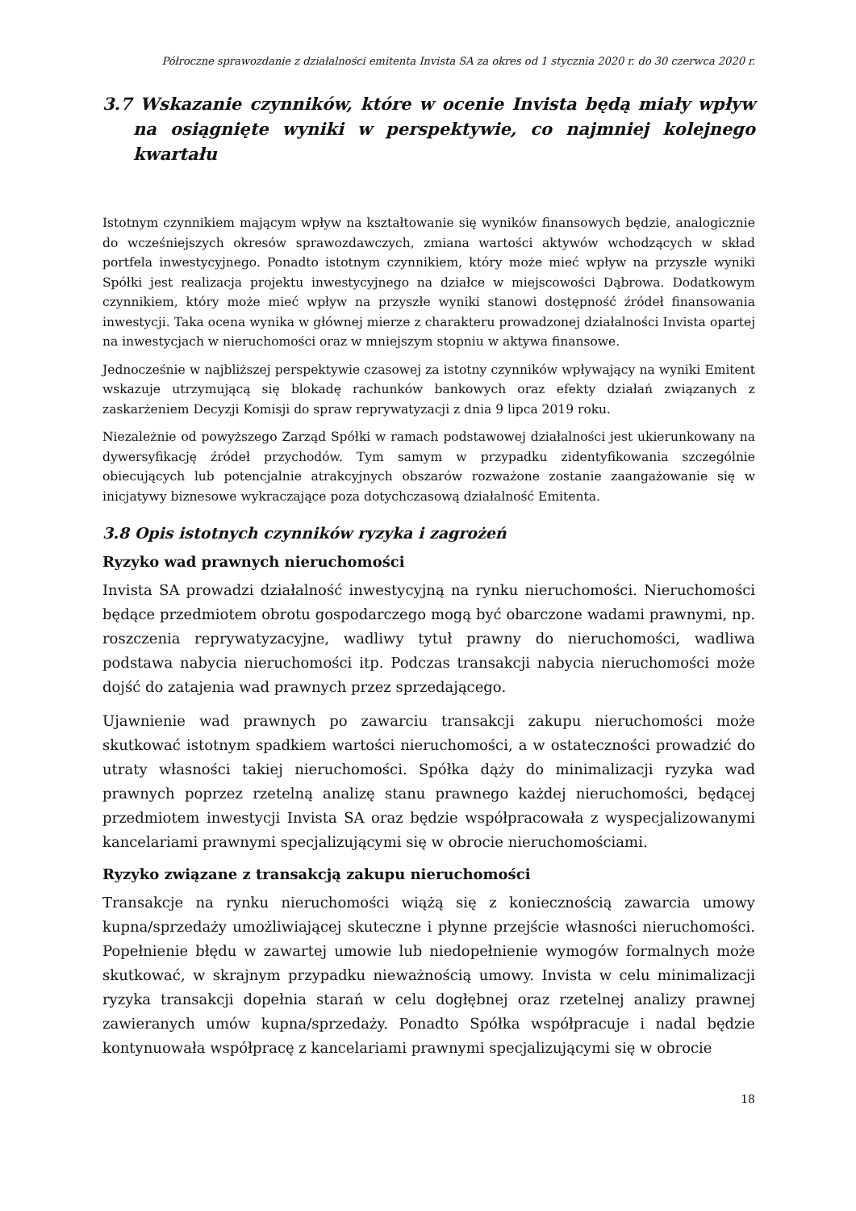Półroczne sprawozdanie z działalności emitenta Invista SA za okres od 1 stycznia 2020 r. do 30 czerwca 2020 r.
3.7 Wskazanie czynników, które w ocenie Invista będą miały wpływ na osiągnięte wyniki w perspektywie, co najmniej kolejnego kwartału
Istotnym czynnikiem mającym wpływ na kształtowanie się wyników finansowych będzie, analogicznie do wcześniejszych okresów sprawozdawczych, zmiana wartości aktywów wchodzących w skład portfela inwestycyjnego. Ponadto istotnym czynnikiem, który może mieć wpływ na przyszłe wyniki Spółki jest realizacja projektu inwestycyjnego na działce w miejscowości Dąbrowa. Dodatkowym czynnikiem, który może mieć wpływ na przyszłe wyniki stanowi dostępność źródeł finansowania inwestycji. Taka ocena wynika w głównej mierze z charakteru prowadzonej działalności Invista opartej na inwestycjach w nieruchomości oraz w mniejszym stopniu w aktywa finansowe.
Jednocześnie w najbliższej perspektywie czasowej za istotny czynników wpływający na wyniki Emitent wskazuje utrzymującą się blokadę rachunków bankowych oraz efekty działań związanych z zaskarżeniem Decyzji Komisji do spraw reprywatyzacji z dnia 9 lipca 2019 roku.
Niezależnie od powyższego Zarząd Spółki w ramach podstawowej działalności jest ukierunkowany na dywersyfikację źródeł przychodów. Tym samym w przypadku zidentyfikowania szczególnie obiecujących lub potencjalnie atrakcyjnych obszarów rozważone zostanie zaangażowanie się w inicjatywy biznesowe wykraczające poza dotychczasową działalność Emitenta.
3.8 Opis istotnych czynników ryzyka i zagrożeń
Ryzyko wad prawnych nieruchomości
Invista SA prowadzi działalność inwestycyjną na rynku nieruchomości. Nieruchomości będące przedmiotem obrotu gospodarczego mogą być obarczone wadami prawnymi, np. roszczenia reprywatyzacyjne, wadliwy tytuł prawny do nieruchomości, wadliwa podstawa nabycia nieruchomości itp. Podczas transakcji nabycia nieruchomości może dojść do zatajenia wad prawnych przez sprzedającego.
Ujawnienie wad prawnych po zawarciu transakcji zakupu nieruchomości może skutkować istotnym spadkiem wartości nieruchomości, a w ostateczności prowadzić do utraty własności takiej nieruchomości. Spółka dąży do minimalizacji ryzyka wad prawnych poprzez rzetelną analizę stanu prawnego każdej nieruchomości, będącej przedmiotem inwestycji Invista SA oraz będzie współpracowała z wyspecjalizowanymi kancelariami prawnymi specjalizującymi się w obrocie nieruchomościami.
Ryzyko związane z transakcją zakupu nieruchomości
Transakcje na rynku nieruchomości wiążą się z koniecznością zawarcia umowy kupna/sprzedaży umożliwiającej skuteczne i płynne przejście własności nieruchomości. Popełnienie błędu w zawartej umowie lub niedopełnienie wymogów formalnych może skutkować, w skrajnym przypadku nieważnością umowy. Invista w celu minimalizacji ryzyka transakcji dopełnia starań w celu dogłębnej oraz rzetelnej analizy prawnej zawieranych umów kupna/sprzedaży. Ponadto Spółka współpracuje i nadal będzie kontynuowała współpracę z kancelariami prawnymi specjalizującymi się w obrocie
18